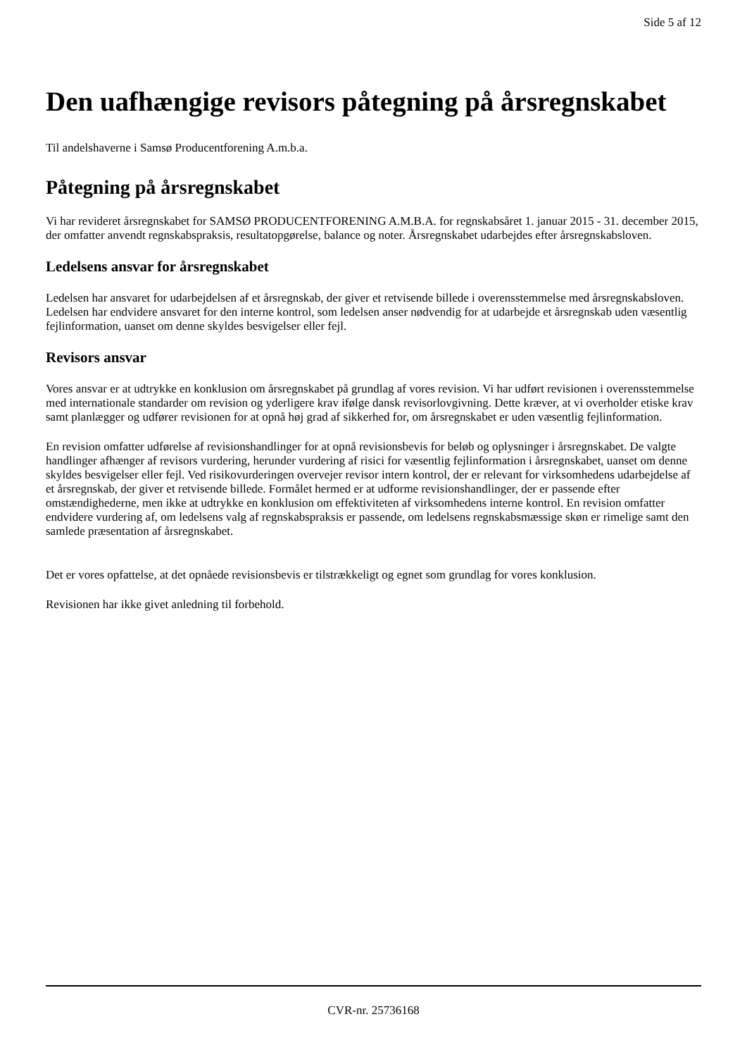Side 5 af 12
Den uafhængige revisors påtegning på årsregnskabet
Til andelshaverne i Samsø Producentforening A.m.b.a.
Påtegning på årsregnskabet
Vi har revideret årsregnskabet for SAMSØ PRODUCENTFORENING A.M.B.A. for regnskabsåret 1. januar 2015 - 31. december 2015, der omfatter anvendt regnskabspraksis, resultatopgørelse, balance og noter. Årsregnskabet udarbejdes efter årsregnskabsloven.
Ledelsens ansvar for årsregnskabet
Ledelsen har ansvaret for udarbejdelsen af et årsregnskab, der giver et retvisende billede i overensstemmelse med årsregnskabsloven. Ledelsen har endvidere ansvaret for den interne kontrol, som ledelsen anser nødvendig for at udarbejde et årsregnskab uden væsentlig fejlinformation, uanset om denne skyldes besvigelser eller fejl.
Revisors ansvar
Vores ansvar er at udtrykke en konklusion om årsregnskabet på grundlag af vores revision. Vi har udført revisionen i overensstemmelse med internationale standarder om revision og yderligere krav ifølge dansk revisorlovgivning. Dette kræver, at vi overholder etiske krav samt planlægger og udfører revisionen for at opnå høj grad af sikkerhed for, om årsregnskabet er uden væsentlig fejlinformation.
En revision omfatter udførelse af revisionshandlinger for at opnå revisionsbevis for beløb og oplysninger i årsregnskabet. De valgte handlinger afhænger af revisors vurdering, herunder vurdering af risici for væsentlig fejlinformation i årsregnskabet, uanset om denne skyldes besvigelser eller fejl. Ved risikovurderingen overvejer revisor intern kontrol, der er relevant for virksomhedens udarbejdelse af et årsregnskab, der giver et retvisende billede. Formålet hermed er at udforme revisionshandlinger, der er passende efter omstændighederne, men ikke at udtrykke en konklusion om effektiviteten af virksomhedens interne kontrol. En revision omfatter endvidere vurdering af, om ledelsens valg af regnskabspraksis er passende, om ledelsens regnskabsmæssige skøn er rimelige samt den samlede præsentation af årsregnskabet.
Det er vores opfattelse, at det opnåede revisionsbevis er tilstrækkeligt og egnet som grundlag for vores konklusion.
Revisionen har ikke givet anledning til forbehold.
CVR-nr. 25736168